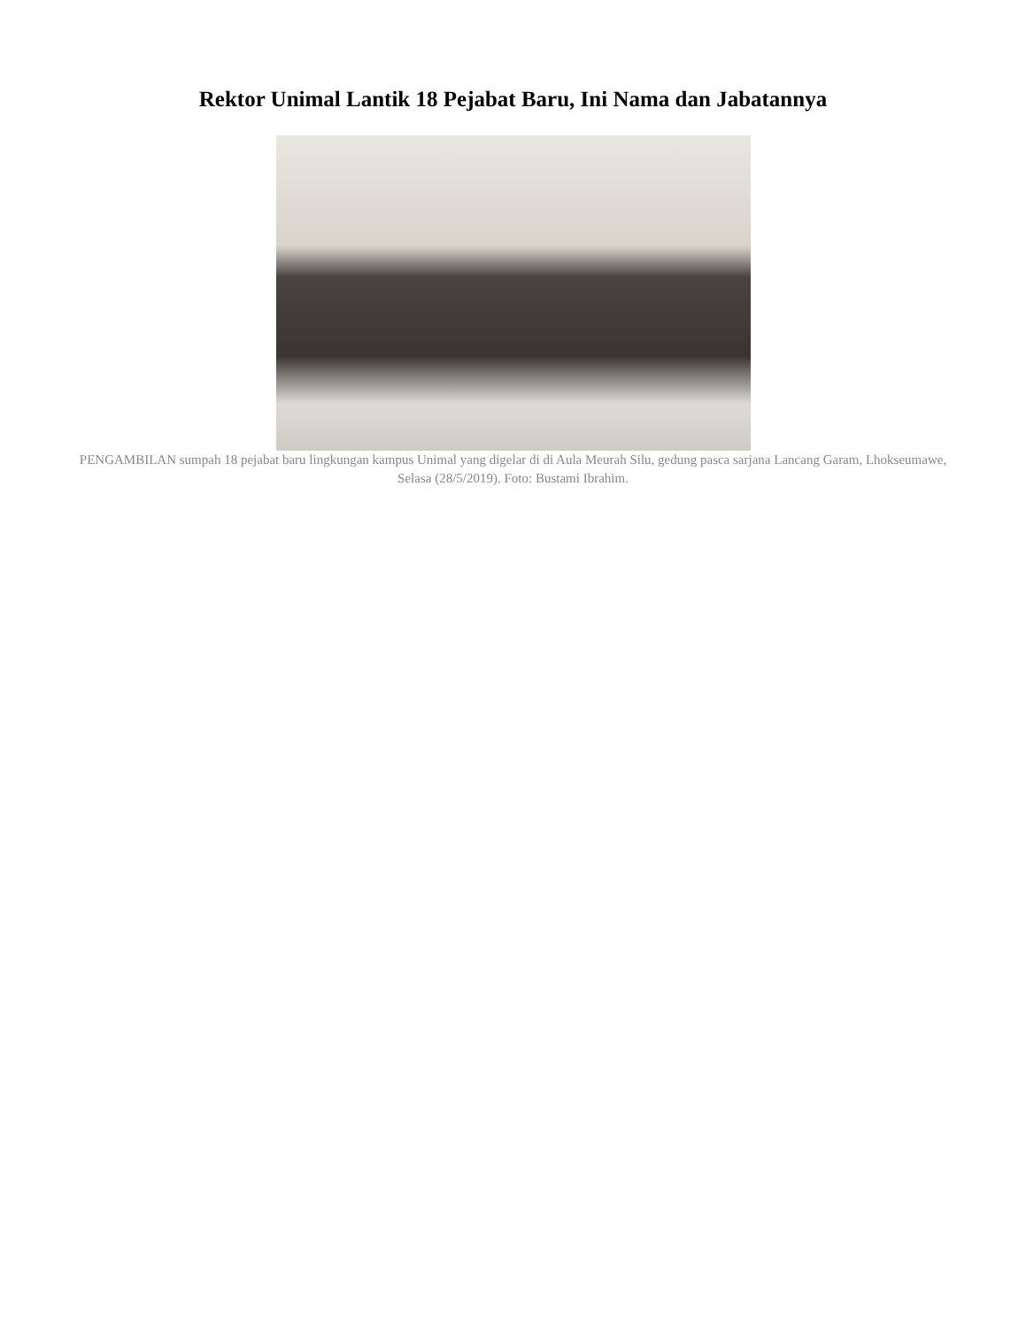Rektor Unimal Lantik 18 Pejabat Baru, Ini Nama dan Jabatannya
PENGAMBILAN sumpah 18 pejabat baru lingkungan kampus Unimal yang digelar di di Aula Meurah Silu, gedung pasca sarjana Lancang Garam, Lhokseumawe, Selasa (28/5/2019). Foto: Bustami Ibrahim.